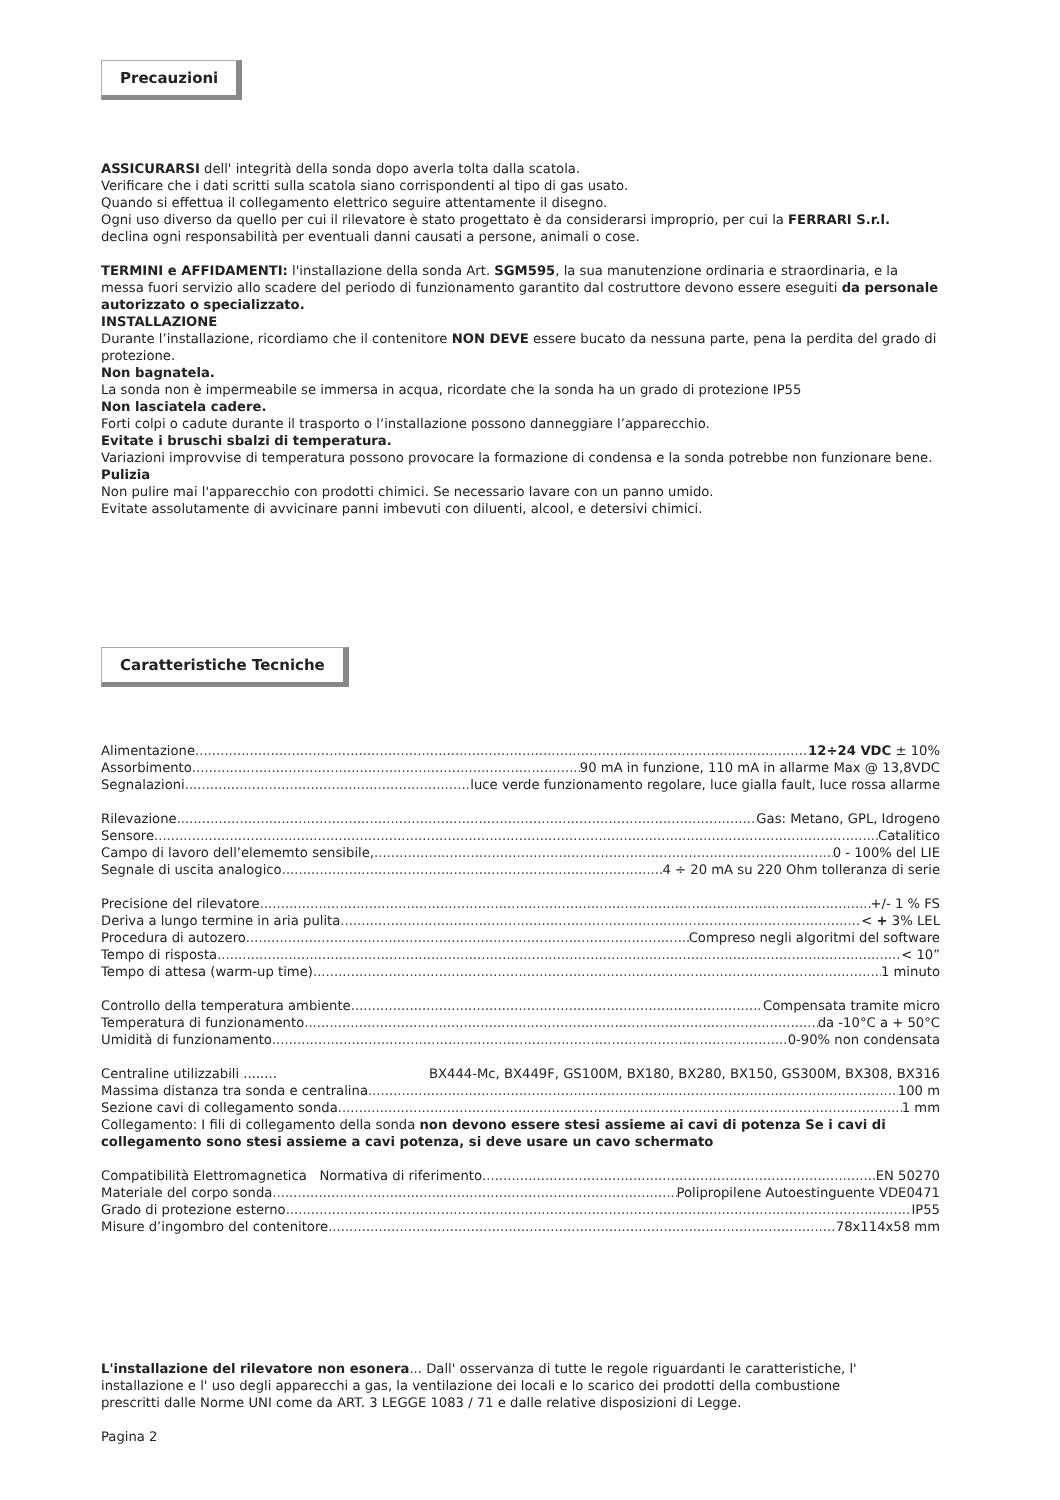Precauzioni
ASSICURARSI dell' integrità della sonda dopo averla tolta dalla scatola.
Verificare che i dati scritti sulla scatola siano corrispondenti al tipo di gas usato.
Quando si effettua il collegamento elettrico seguire attentamente il disegno.
Ogni uso diverso da quello per cui il rilevatore è stato progettato è da considerarsi improprio, per cui la FERRARI S.r.l. declina ogni responsabilità per eventuali danni causati a persone, animali o cose.
TERMINI e AFFIDAMENTI: l'installazione della sonda Art. SGM595, la sua manutenzione ordinaria e straordinaria, e la messa fuori servizio allo scadere del periodo di funzionamento garantito dal costruttore devono essere eseguiti da personale autorizzato o specializzato.
INSTALLAZIONE
Durante l’installazione, ricordiamo che il contenitore NON DEVE essere bucato da nessuna parte, pena la perdita del grado di protezione.
Non bagnatela.
La sonda non è impermeabile se immersa in acqua, ricordate che la sonda ha un grado di protezione IP55
Non lasciatela cadere.
Forti colpi o cadute durante il trasporto o l‘installazione possono danneggiare l’apparecchio.
Evitate i bruschi sbalzi di temperatura.
Variazioni improvvise di temperatura possono provocare la formazione di condensa e la sonda potrebbe non funzionare bene.
Pulizia
Non pulire mai l'apparecchio con prodotti chimici. Se necessario lavare con un panno umido.
Evitate assolutamente di avvicinare panni imbevuti con diluenti, alcool, e detersivi chimici.
Caratteristiche Tecniche
Alimentazione 12÷24 VDC ± 10%
Assorbimento 90 mA in funzione, 110 mA in allarme Max @ 13,8VDC
Segnalazioni luce verde funzionamento regolare, luce gialla fault, luce rossa allarme
Rilevazione Gas: Metano, GPL, Idrogeno
Sensore Catalitico
Campo di lavoro dell’elememto sensibile, 0 - 100% del LIE
Segnale di uscita analogico 4 ÷ 20 mA su 220 Ohm tolleranza di serie
Precisione del rilevatore +/- 1 % FS
Deriva a lungo termine in aria pulita < + 3% LEL
Procedura di autozero Compreso negli algoritmi del software
Tempo di risposta < 10”
Tempo di attesa (warm-up time) 1 minuto
Controllo della temperatura ambiente Compensata tramite micro
Temperatura di funzionamento da -10°C a + 50°C
Umidità di funzionamento 0-90% non condensata
Centraline utilizzabili ........ BX444-Mc, BX449F, GS100M, BX180, BX280, BX150, GS300M, BX308, BX316
Massima distanza tra sonda e centralina 100 m
Sezione cavi di collegamento sonda 1 mm
Collegamento: I fili di collegamento della sonda non devono essere stesi assieme ai cavi di potenza Se i cavi di collegamento sono stesi assieme a cavi potenza, si deve usare un cavo schermato
Compatibilità Elettromagnetica Normativa di riferimento EN 50270
Materiale del corpo sonda Polipropilene Autoestinguente VDE0471
Grado di protezione esterno IP55
Misure d’ingombro del contenitore 78x114x58 mm
L'installazione del rilevatore non esonera... Dall' osservanza di tutte le regole riguardanti le caratteristiche, l' installazione e l' uso degli apparecchi a gas, la ventilazione dei locali e lo scarico dei prodotti della combustione prescritti dalle Norme UNI come da ART. 3 LEGGE 1083 / 71 e dalle relative disposizioni di Legge.
Pagina 2